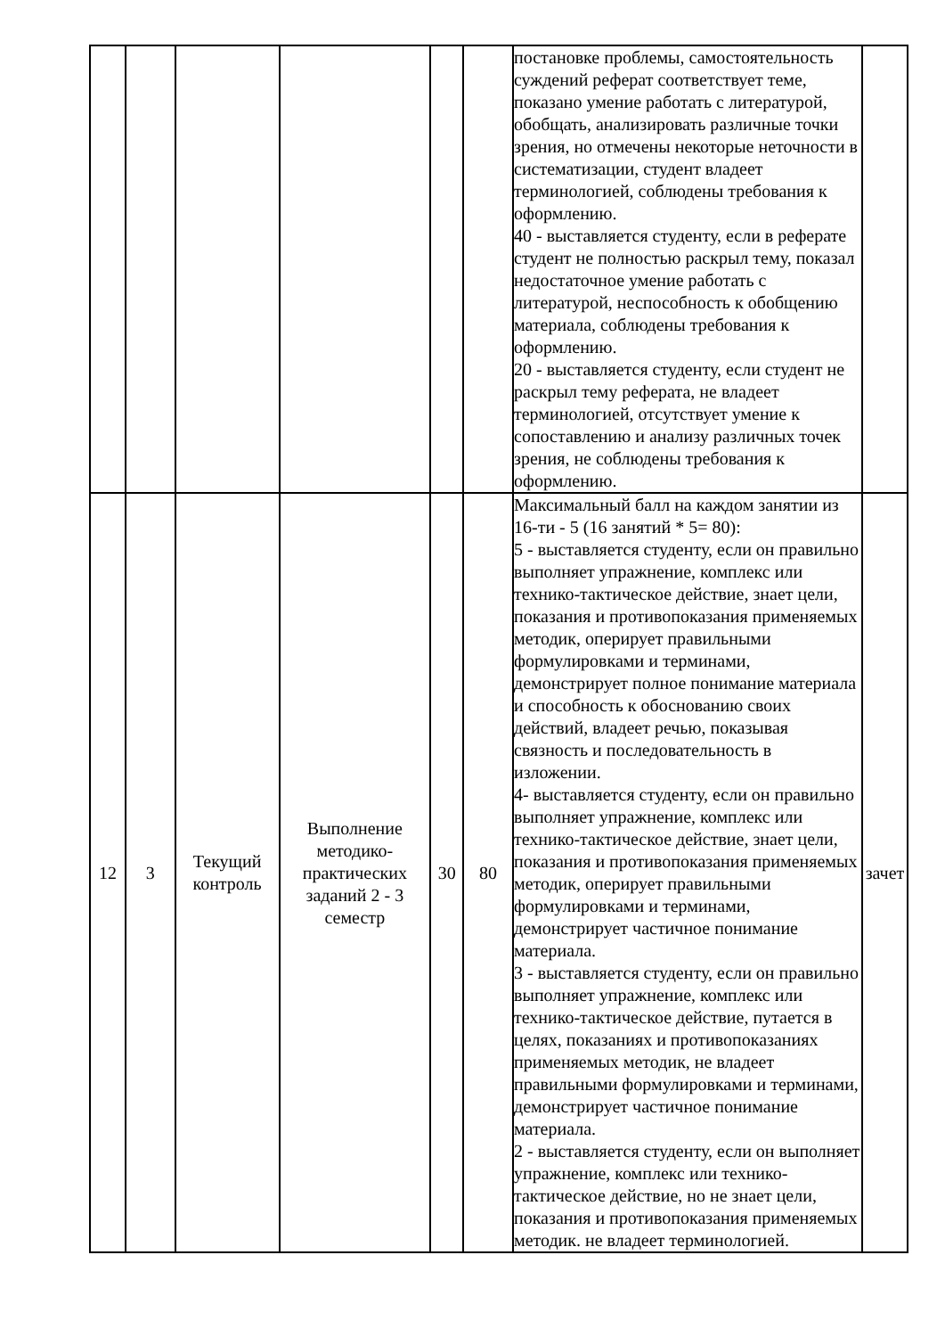| | | | | | | постановке проблемы, самостоятельность суждений реферат соответствует теме, показано умение работать с литературой, обобщать, анализировать различные точки зрения, но отмечены некоторые неточности в систематизации, студент владеет терминологией, соблюдены требования к оформлению. 40 - выставляется студенту, если в реферате студент не полностью раскрыл тему, показал недостаточное умение работать с литературой, неспособность к обобщению материала, соблюдены требования к оформлению. 20 - выставляется студенту, если студент не раскрыл тему реферата, не владеет терминологией, отсутствует умение к сопоставлению и анализу различных точек зрения, не соблюдены требования к оформлению. | |
| 12 | 3 | Текущий контроль | Выполнение методико-практических заданий 2 - 3 семестр | 30 | 80 | Максимальный балл на каждом занятии из 16-ти - 5 (16 занятий * 5= 80): 5 - выставляется студенту, если он правильно выполняет упражнение, комплекс или технико-тактическое действие, знает цели, показания и противопоказания применяемых методик, оперирует правильными формулировками и терминами, демонстрирует полное понимание материала и способность к обоснованию своих действий, владеет речью, показывая связность и последовательность в изложении. 4- выставляется студенту, если он правильно выполняет упражнение, комплекс или технико-тактическое действие, знает цели, показания и противопоказания применяемых методик, оперирует правильными формулировками и терминами, демонстрирует частичное понимание материала. 3 - выставляется студенту, если он правильно выполняет упражнение, комплекс или технико-тактическое действие, путается в целях, показаниях и противопоказаниях применяемых методик, не владеет правильными формулировками и терминами, демонстрирует частичное понимание материала. 2 - выставляется студенту, если он выполняет упражнение, комплекс или технико-тактическое действие, но не знает цели, показания и противопоказания применяемых методик. не владеет терминологией. | зачет |